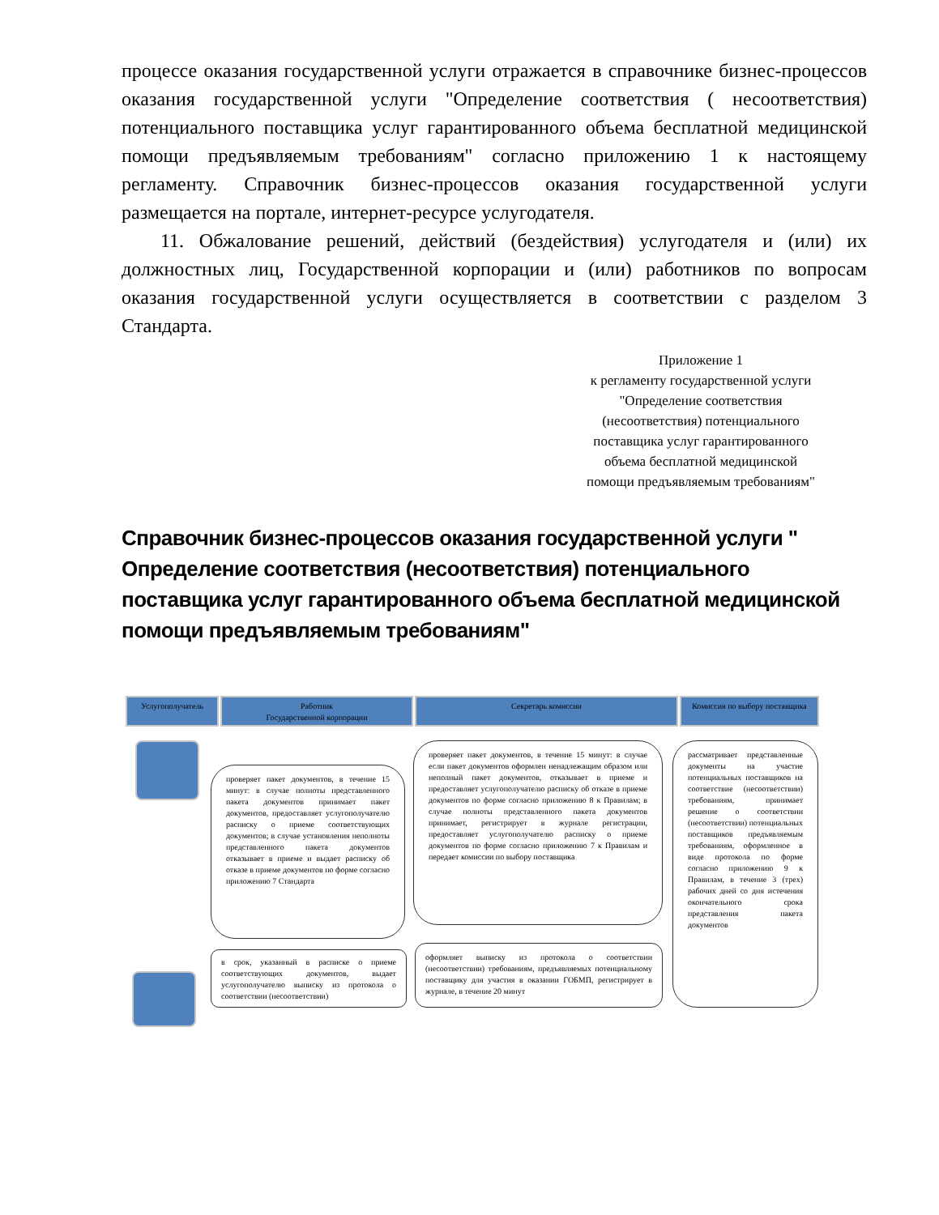процессе оказания государственной услуги отражается в справочнике бизнес-процессов оказания государственной услуги "Определение соответствия ( несоответствия) потенциального поставщика услуг гарантированного объема бесплатной медицинской помощи предъявляемым требованиям" согласно приложению 1 к настоящему регламенту. Справочник бизнес-процессов оказания государственной услуги размещается на портале, интернет-ресурсе услугодателя.
11. Обжалование решений, действий (бездействия) услугодателя и (или) их должностных лиц, Государственной корпорации и (или) работников по вопросам оказания государственной услуги осуществляется в соответствии с разделом 3 Стандарта.
Приложение 1
к регламенту государственной услуги "Определение соответствия (несоответствия) потенциального поставщика услуг гарантированного объема бесплатной медицинской помощи предъявляемым требованиям"
Справочник бизнес-процессов оказания государственной услуги " Определение соответствия (несоответствия) потенциального поставщика услуг гарантированного объема бесплатной медицинской помощи предъявляемым требованиям"
Услугополучатель
Работник
Государственной корпорации
Секретарь комиссии
Комиссия по выбору поставщика
проверяет пакет документов, в течение 15 минут: в случае полноты представленного пакета документов принимает пакет документов, предоставляет услугополучателю расписку о приеме соответствующих документов; в случае установления неполноты представленного пакета документов отказывает в приеме и выдает расписку об отказе в приеме документов по форме согласно приложению 7 Стандарта
проверяет пакет документов, в течение 15 минут: в случае если пакет документов оформлен ненадлежащим образом или неполный пакет документов, отказывает в приеме и предоставляет услугополучателю расписку об отказе в приеме документов по форме согласно приложению 8 к Правилам; в случае полноты представленного пакета документов принимает, регистрирует в журнале регистрации, предоставляет услугополучателю расписку о приеме документов по форме согласно приложению 7 к Правилам и передает комиссии по выбору поставщика
рассматривает представленные документы на участие потенциальных поставщиков на соответствие (несоответствии) требованиям, принимает решение о соответствии (несоответствии) потенциальных поставщиков предъявляемым требованиям, оформленное в виде протокола по форме согласно приложению 9 к Правилам, в течение 3 (трех) рабочих дней со дня истечения окончательного срока представления пакета документов
в срок, указанный в расписке о приеме соответствующих документов, выдает услугополучателю выписку из протокола о соответствии (несоответствии)
оформляет выписку из протокола о соответствии (несоответствии) требованиям, предъявляемых потенциальному поставщику для участия в оказании ГОБМП, регистрирует в журнале, в течение 20 минут